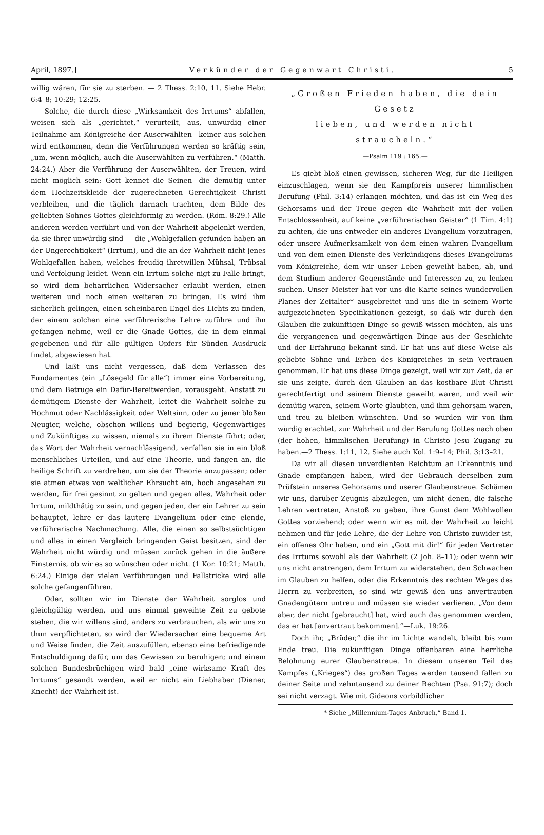April, 1897.] Verkünder der Gegenwart Christi. 5
willig wären, für sie zu sterben. — 2 Thess. 2:10, 11. Siehe Hebr. 6:4–8; 10:29; 12:25.
Solche, die durch diese „Wirksamkeit des Irrtums“ abfallen, weisen sich als „gerichtet,“ verurteilt, aus, unwürdig einer Teilnahme am Königreiche der Auserwählten—keiner aus solchen wird entkommen, denn die Verführungen werden so kräftig sein, „um, wenn möglich, auch die Auserwählten zu verführen.“ (Matth. 24:24.) Aber die Verführung der Auserwählten, der Treuen, wird nicht möglich sein: Gott kennet die Seinen—die demütig unter dem Hochzeitskleide der zugerechneten Gerechtigkeit Christi verbleiben, und die täglich darnach trachten, dem Bilde des geliebten Sohnes Gottes gleichförmig zu werden. (Röm. 8:29.) Alle anderen werden verführt und von der Wahrheit abgelenkt werden, da sie ihrer unwürdig sind — die „Wohlgefallen gefunden haben an der Ungerechtigkeit“ (Irrtum), und die an der Wahrheit nicht jenes Wohlgefallen haben, welches freudig ihretwillen Mühsal, Trübsal und Verfolgung leidet. Wenn ein Irrtum solche nigt zu Falle bringt, so wird dem beharrlichen Widersacher erlaubt werden, einen weiteren und noch einen weiteren zu bringen. Es wird ihm sicherlich gelingen, einen scheinbaren Engel des Lichts zu finden, der einem solchen eine verführerische Lehre zuführe und ihn gefangen nehme, weil er die Gnade Gottes, die in dem einmal gegebenen und für alle gültigen Opfers für Sünden Ausdruck findet, abgewiesen hat.
Und laßt uns nicht vergessen, daß dem Verlassen des Fundamentes (ein „Lösegeld für alle“) immer eine Vorbereitung, und dem Betruge ein Dafür-Bereitwerden, vorausgeht. Anstatt zu demütigem Dienste der Wahrheit, leitet die Wahrheit solche zu Hochmut oder Nachlässigkeit oder Weltsinn, oder zu jener bloßen Neugier, welche, obschon willens und begierig, Gegenwärtiges und Zukünftiges zu wissen, niemals zu ihrem Dienste führt; oder, das Wort der Wahrheit vernachlässigend, verfallen sie in ein bloß menschliches Urteilen, und auf eine Theorie, und fangen an, die heilige Schrift zu verdrehen, um sie der Theorie anzupassen; oder sie atmen etwas von weltlicher Ehrsucht ein, hoch angesehen zu werden, für frei gesinnt zu gelten und gegen alles, Wahrheit oder Irrtum, mildthätig zu sein, und gegen jeden, der ein Lehrer zu sein behauptet, lehre er das lautere Evangelium oder eine elende, verführerische Nachmachung. Alle, die einen so selbstsüchtigen und alles in einen Vergleich bringenden Geist besitzen, sind der Wahrheit nicht würdig und müssen zurück gehen in die äußere Finsternis, ob wir es so wünschen oder nicht. (1 Kor. 10:21; Matth. 6:24.) Einige der vielen Verführungen und Fallstricke wird alle solche gefangenführen.
Oder, sollten wir im Dienste der Wahrheit sorglos und gleichgültig werden, und uns einmal geweihte Zeit zu gebote stehen, die wir willens sind, anders zu verbrauchen, als wir uns zu thun verpflichteten, so wird der Wiedersacher eine bequeme Art und Weise finden, die Zeit auszufüllen, ebenso eine befriedigende Entschuldigung dafür, um das Gewissen zu beruhigen; und einem solchen Bundesbrüchigen wird bald „eine wirksame Kraft des Irrtums“ gesandt werden, weil er nicht ein Liebhaber (Diener, Knecht) der Wahrheit ist.
„Großen Frieden haben, die dein Gesetz
lieben, und werden nicht straucheln.“
—Psalm 119 : 165.—
Es giebt bloß einen gewissen, sicheren Weg, für die Heiligen einzuschlagen, wenn sie den Kampfpreis unserer himmlischen Berufung (Phil. 3:14) erlangen möchten, und das ist ein Weg des Gehorsams und der Treue gegen die Wahrheit mit der vollen Entschlossenheit, auf keine „verführerischen Geister“ (1 Tim. 4:1) zu achten, die uns entweder ein anderes Evangelium vorzutragen, oder unsere Aufmerksamkeit von dem einen wahren Evangelium und von dem einen Dienste des Verkündigens dieses Evangeliums vom Königreiche, dem wir unser Leben geweiht haben, ab, und dem Studium anderer Gegenstände und Interessen zu, zu lenken suchen. Unser Meister hat vor uns die Karte seines wundervollen Planes der Zeitalter* ausgebreitet und uns die in seinem Worte aufgezeichneten Specifikationen gezeigt, so daß wir durch den Glauben die zukünftigen Dinge so gewiß wissen möchten, als uns die vergangenen und gegenwärtigen Dinge aus der Geschichte und der Erfahrung bekannt sind. Er hat uns auf diese Weise als geliebte Söhne und Erben des Königreiches in sein Vertrauen genommen. Er hat uns diese Dinge gezeigt, weil wir zur Zeit, da er sie uns zeigte, durch den Glauben an das kostbare Blut Christi gerechtfertigt und seinem Dienste geweiht waren, und weil wir demütig waren, seinem Worte glaubten, und ihm gehorsam waren, und treu zu bleiben wünschten. Und so wurden wir von ihm würdig erachtet, zur Wahrheit und der Berufung Gottes nach oben (der hohen, himmlischen Berufung) in Christo Jesu Zugang zu haben.—2 Thess. 1:11, 12. Siehe auch Kol. 1:9–14; Phil. 3:13–21.
Da wir all diesen unverdienten Reichtum an Erkenntnis und Gnade empfangen haben, wird der Gebrauch derselben zum Prüfstein unseres Gehorsams und userer Glaubenstreue. Schämen wir uns, darüber Zeugnis abzulegen, um nicht denen, die falsche Lehren vertreten, Anstoß zu geben, ihre Gunst dem Wohlwollen Gottes vorziehend; oder wenn wir es mit der Wahrheit zu leicht nehmen und für jede Lehre, die der Lehre von Christo zuwider ist, ein offenes Ohr haben, und ein „Gott mit dir!“ für jeden Vertreter des Irrtums sowohl als der Wahrheit (2 Joh. 8–11); oder wenn wir uns nicht anstrengen, dem Irrtum zu widerstehen, den Schwachen im Glauben zu helfen, oder die Erkenntnis des rechten Weges des Herrn zu verbreiten, so sind wir gewiß den uns anvertrauten Gnadengütern untreu und müssen sie wieder verlieren. „Von dem aber, der nicht [gebraucht] hat, wird auch das genommen werden, das er hat [anvertraut bekommen].“—Luk. 19:26.
Doch ihr, „Brüder,“ die ihr im Lichte wandelt, bleibt bis zum Ende treu. Die zukünftigen Dinge offenbaren eine herrliche Belohnung eurer Glaubenstreue. In diesem unseren Teil des Kampfes („Krieges“) des großen Tages werden tausend fallen zu deiner Seite und zehntausend zu deiner Rechten (Psa. 91:7); doch sei nicht verzagt. Wie mit Gideons vorbildlicher
* Siehe „Millennium-Tages Anbruch,“ Band 1.